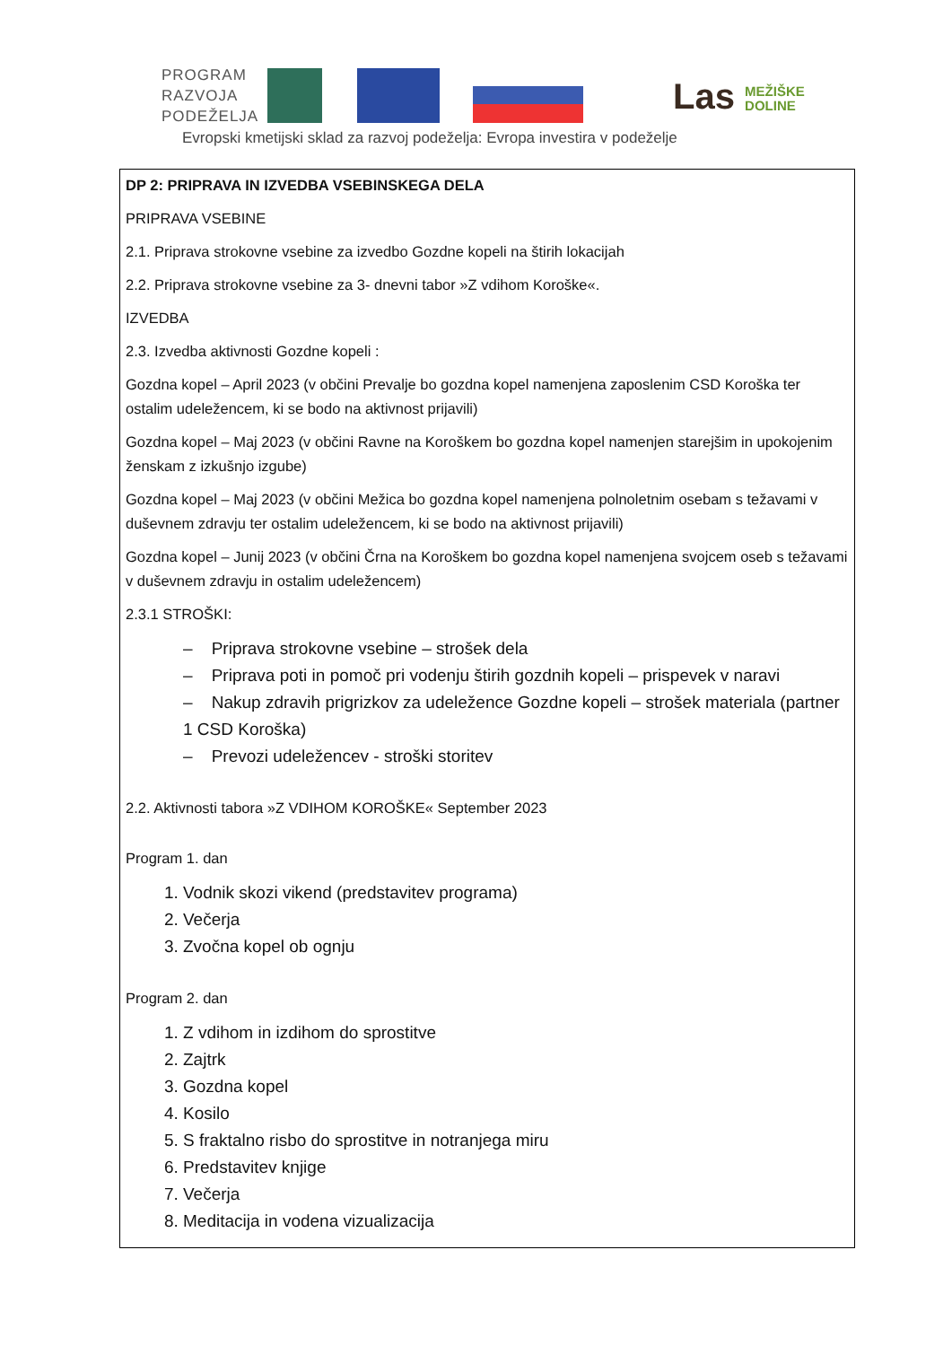PROGRAM
RAZVOJA
PODEŽELJA
Evropski kmetijski sklad za razvoj podeželja: Evropa investira v podeželje
Las MEŽIŠKE
DOLINE
| DP 2: PRIPRAVA IN IZVEDBA VSEBINSKEGA DELA PRIPRAVA VSEBINE 2.1. Priprava strokovne vsebine za izvedbo Gozdne kopeli na štirih lokacijah 2.2. Priprava strokovne vsebine za 3- dnevni tabor »Z vdihom Koroške«. IZVEDBA 2.3. Izvedba aktivnosti Gozdne kopeli : Gozdna kopel – April 2023 (v občini Prevalje bo gozdna kopel namenjena zaposlenim CSD Koroška ter ostalim udeležencem, ki se bodo na aktivnost prijavili) Gozdna kopel – Maj 2023 (v občini Ravne na Koroškem bo gozdna kopel namenjen starejšim in upokojenim ženskam z izkušnjo izgube) Gozdna kopel – Maj 2023 (v občini Mežica bo gozdna kopel namenjena polnoletnim osebam s težavami v duševnem zdravju ter ostalim udeležencem, ki se bodo na aktivnost prijavili) Gozdna kopel – Junij 2023 (v občini Črna na Koroškem bo gozdna kopel namenjena svojcem oseb s težavami v duševnem zdravju in ostalim udeležencem) 2.3.1 STROŠKI: – Priprava strokovne vsebine – strošek dela – Priprava poti in pomoč pri vodenju štirih gozdnih kopeli – prispevek v naravi – Nakup zdravih prigrizkov za udeležence Gozdne kopeli – strošek materiala (partner 1 CSD Koroška) – Prevozi udeležencev - stroški storitev 2.2. Aktivnosti tabora »Z VDIHOM KOROŠKE« September 2023 Program 1. dan 1. Vodnik skozi vikend (predstavitev programa) 2. Večerja 3. Zvočna kopel ob ognju Program 2. dan 1. Z vdihom in izdihom do sprostitve 2. Zajtrk 3. Gozdna kopel 4. Kosilo 5. S fraktalno risbo do sprostitve in notranjega miru 6. Predstavitev knjige 7. Večerja 8. Meditacija in vodena vizualizacija |